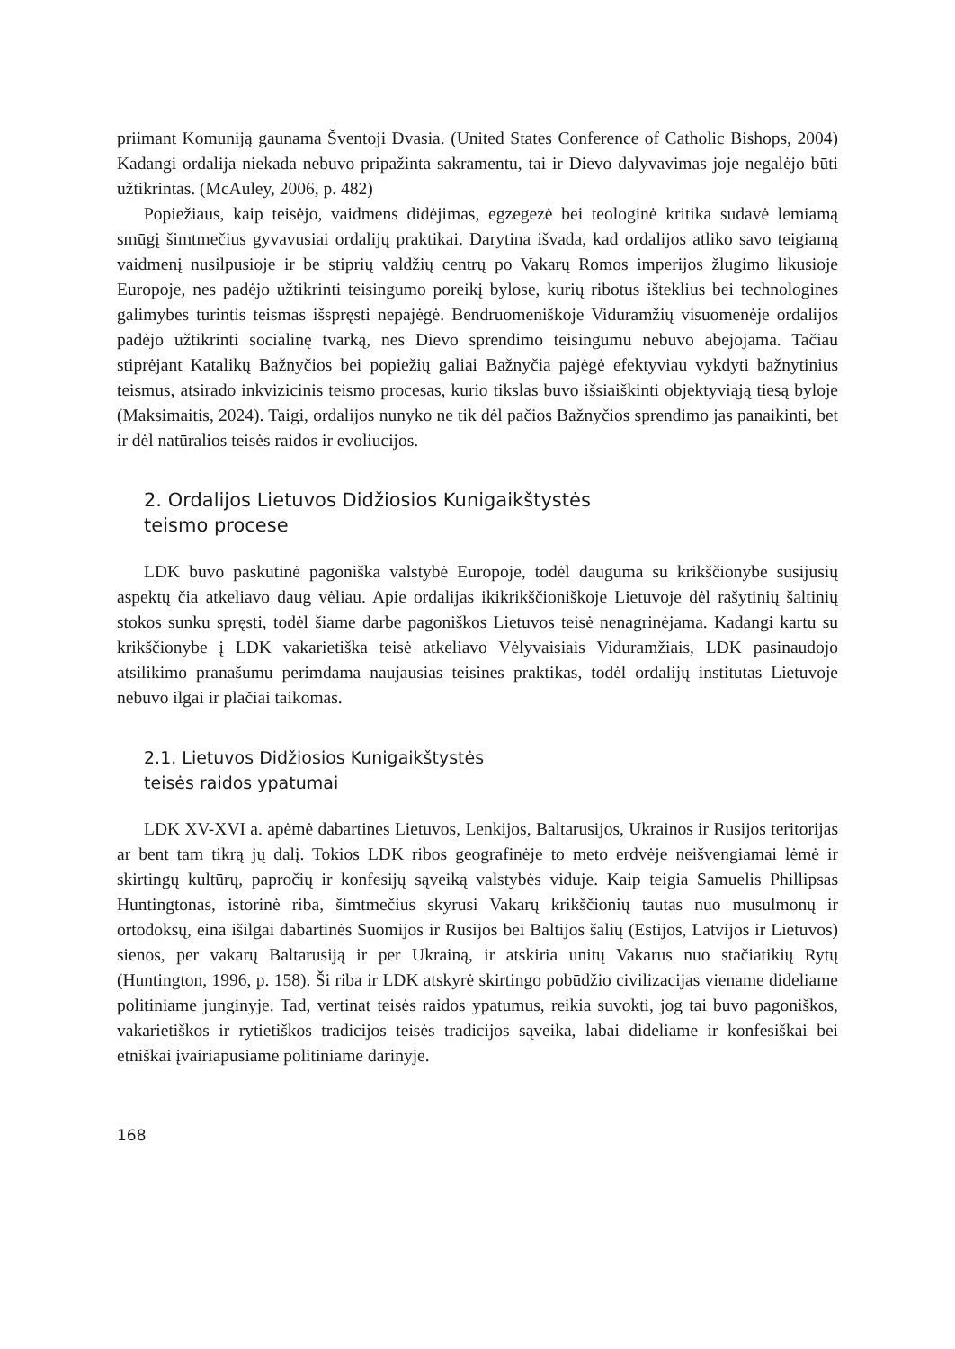priimant Komuniją gaunama Šventoji Dvasia. (United States Conference of Catholic Bishops, 2004) Kadangi ordalija niekada nebuvo pripažinta sakramentu, tai ir Dievo dalyvavimas joje negalėjo būti užtikrintas. (McAuley, 2006, p. 482)
Popiežiaus, kaip teisėjo, vaidmens didėjimas, egzegezė bei teologinė kritika sudavė lemiamą smūgį šimtmečius gyvavusiai ordalijų praktikai. Darytina išvada, kad ordalijos atliko savo teigiamą vaidmenį nusilpusioje ir be stiprių valdžių centrų po Vakarų Romos imperijos žlugimo likusioje Europoje, nes padėjo užtikrinti teisingumo poreikį bylose, kurių ribotus išteklius bei technologines galimybes turintis teismas išspręsti nepajėgė. Bendruomeniškoje Viduramžių visuomenėje ordalijos padėjo užtikrinti socialinę tvarką, nes Dievo sprendimo teisingumu nebuvo abejojama. Tačiau stiprėjant Katalikų Bažnyčios bei popiežių galiai Bažnyčia pajėgė efektyviau vykdyti bažnytinius teismus, atsirado inkvizicinis teismo procesas, kurio tikslas buvo išsiaiškinti objektyviąją tiesą byloje (Maksimaitis, 2024). Taigi, ordalijos nunyko ne tik dėl pačios Bažnyčios sprendimo jas panaikinti, bet ir dėl natūralios teisės raidos ir evoliucijos.
2. Ordalijos Lietuvos Didžiosios Kunigaikštystės
teismo procese
LDK buvo paskutinė pagoniška valstybė Europoje, todėl dauguma su krikščionybe susijusių aspektų čia atkeliavo daug vėliau. Apie ordalijas ikikrikščioniškoje Lietuvoje dėl rašytinių šaltinių stokos sunku spręsti, todėl šiame darbe pagoniškos Lietuvos teisė nenagrinėjama. Kadangi kartu su krikščionybe į LDK vakarietiška teisė atkeliavo Vėlyvaisiais Viduramžiais, LDK pasinaudojo atsilikimo pranašumu perimdama naujausias teisines praktikas, todėl ordalijų institutas Lietuvoje nebuvo ilgai ir plačiai taikomas.
2.1. Lietuvos Didžiosios Kunigaikštystės
teisės raidos ypatumai
LDK XV-XVI a. apėmė dabartines Lietuvos, Lenkijos, Baltarusijos, Ukrainos ir Rusijos teritorijas ar bent tam tikrą jų dalį. Tokios LDK ribos geografinėje to meto erdvėje neišvengiamai lėmė ir skirtingų kultūrų, papročių ir konfesijų sąveiką valstybės viduje. Kaip teigia Samuelis Phillipsas Huntingtonas, istorinė riba, šimtmečius skyrusi Vakarų krikščionių tautas nuo musulmonų ir ortodoksų, eina išilgai dabartinės Suomijos ir Rusijos bei Baltijos šalių (Estijos, Latvijos ir Lietuvos) sienos, per vakarų Baltarusiją ir per Ukrainą, ir atskiria unitų Vakarus nuo stačiatikių Rytų (Huntington, 1996, p. 158). Ši riba ir LDK atskyrė skirtingo pobūdžio civilizacijas viename dideliame politiniame junginyje. Tad, vertinat teisės raidos ypatumus, reikia suvokti, jog tai buvo pagoniškos, vakarietiškos ir rytietiškos tradicijos teisės tradicijos sąveika, labai dideliame ir konfesiškai bei etniškai įvairiapusiame politiniame darinyje.
168